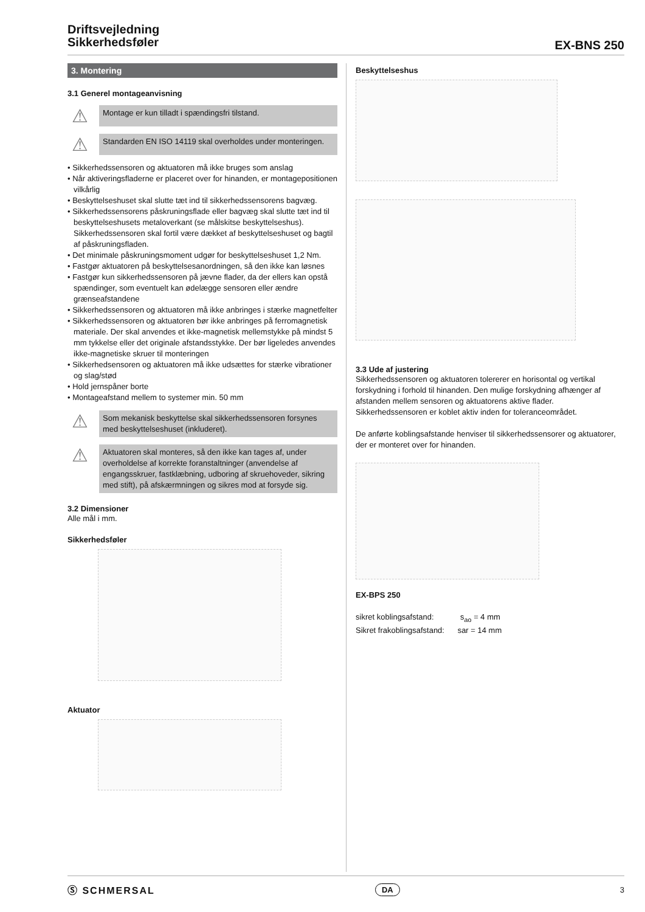Driftsvejledning
Sikkerhedsføler
EX-BNS 250
3. Montering
3.1 Generel montageanvisning
⚠
Montage er kun tilladt i spændingsfri tilstand.
⚠
Standarden EN ISO 14119 skal overholdes under monteringen.
• Sikkerhedssensoren og aktuatoren må ikke bruges som anslag
• Når aktiveringsfladerne er placeret over for hinanden, er montagepositionen vilkårlig
• Beskyttelseshuset skal slutte tæt ind til sikkerhedssensorens bagvæg.
• Sikkerhedssensorens påskruningsflade eller bagvæg skal slutte tæt ind til beskyttelseshusets metaloverkant (se målskitse beskyttelseshus). Sikkerhedssensoren skal fortil være dækket af beskyttelseshuset og bagtil af påskruningsfladen.
• Det minimale påskruningsmoment udgør for beskyttelseshuset 1,2 Nm.
• Fastgør aktuatoren på beskyttelsesanordningen, så den ikke kan løsnes
• Fastgør kun sikkerhedssensoren på jævne flader, da der ellers kan opstå spændinger, som eventuelt kan ødelægge sensoren eller ændre grænseafstandene
• Sikkerhedssensoren og aktuatoren må ikke anbringes i stærke magnetfelter
• Sikkerhedssensoren og aktuatoren bør ikke anbringes på ferromagnetisk materiale. Der skal anvendes et ikke-magnetisk mellemstykke på mindst 5 mm tykkelse eller det originale afstandsstykke. Der bør ligeledes anvendes ikke-magnetiske skruer til monteringen
• Sikkerhedsensoren og aktuatoren må ikke udsættes for stærke vibrationer og slag/stød
• Hold jernspåner borte
• Montageafstand mellem to systemer min. 50 mm
⚠
Som mekanisk beskyttelse skal sikkerhedssensoren forsynes med beskyttelseshuset (inkluderet).
⚠
Aktuatoren skal monteres, så den ikke kan tages af, under overholdelse af korrekte foranstaltninger (anvendelse af engangsskruer, fastklæbning, udboring af skruehoveder, sikring med stift), på afskærmningen og sikres mod at forsyde sig.
3.2 Dimensioner
Alle mål i mm.
Sikkerhedsføler
Aktuator
Beskyttelseshus
3.3 Ude af justering
Sikkerhedssensoren og aktuatoren tolererer en horisontal og vertikal forskydning i forhold til hinanden. Den mulige forskydning afhænger af afstanden mellem sensoren og aktuatorens aktive flader. Sikkerhedssensoren er koblet aktiv inden for toleranceområdet.
De anførte koblingsafstande henviser til sikkerhedssensorer og aktuatorer, der er monteret over for hinanden.
EX-BPS 250
sikret koblingsafstand: s<sub>ao</sub> = 4 mm
Sikret frakoblingsafstand: sar = 14 mm
Ⓢ SCHMERSAL DA 3